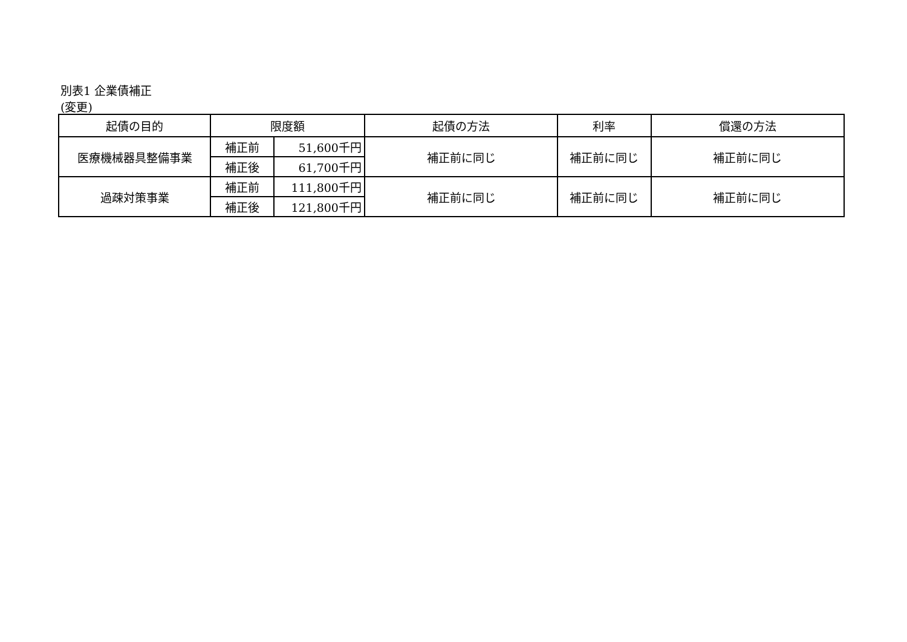別表1 企業債補正
(変更)
| 起債の目的 | 限度額 | | 起債の方法 | 利率 | 償還の方法 |
| --- | --- | --- | --- | --- | --- |
| 医療機械器具整備事業 | 補正前 | 51,600千円 | 補正前に同じ | 補正前に同じ | 補正前に同じ |
| | 補正後 | 61,700千円 | | | |
| 過疎対策事業 | 補正前 | 111,800千円 | 補正前に同じ | 補正前に同じ | 補正前に同じ |
| | 補正後 | 121,800千円 | | | |